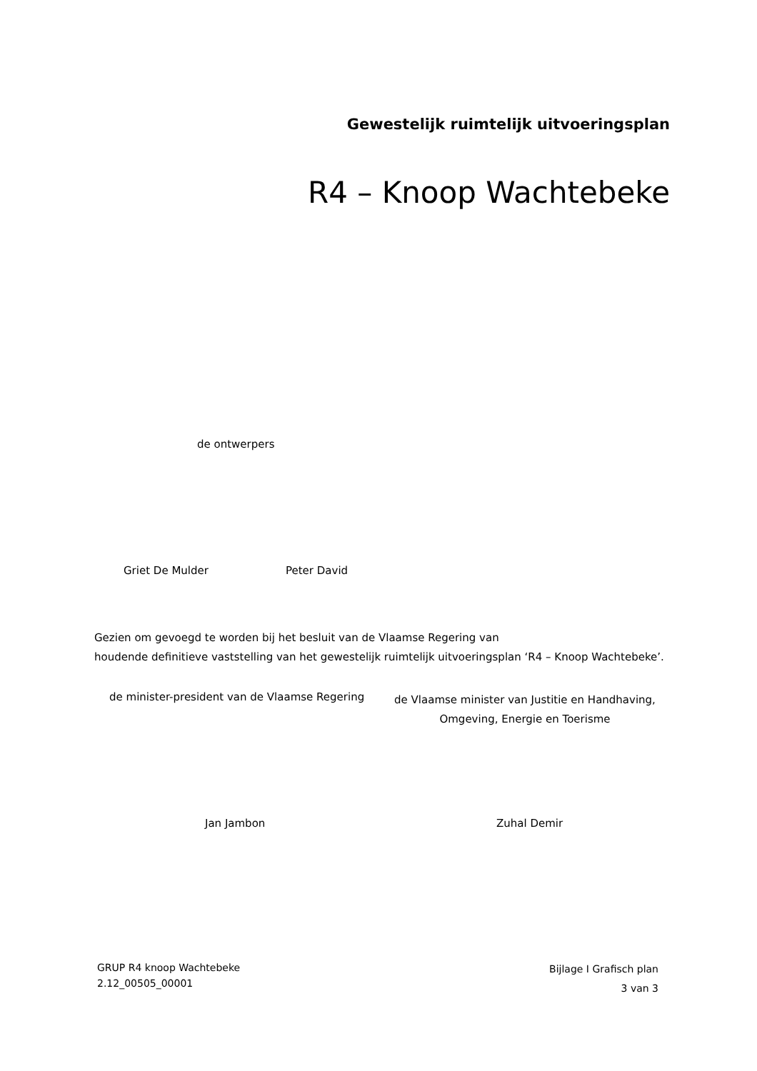Gewestelijk ruimtelijk uitvoeringsplan
R4 – Knoop Wachtebeke
de ontwerpers
Griet De Mulder Peter David
Gezien om gevoegd te worden bij het besluit van de Vlaamse Regering van
houdende definitieve vaststelling van het gewestelijk ruimtelijk uitvoeringsplan ‘R4 – Knoop Wachtebeke’.
de minister-president van de Vlaamse Regering
de Vlaamse minister van Justitie en Handhaving,
Omgeving, Energie en Toerisme
Jan Jambon Zuhal Demir
GRUP R4 knoop Wachtebeke
2.12_00505_00001
Bijlage I Grafisch plan
3 van 3